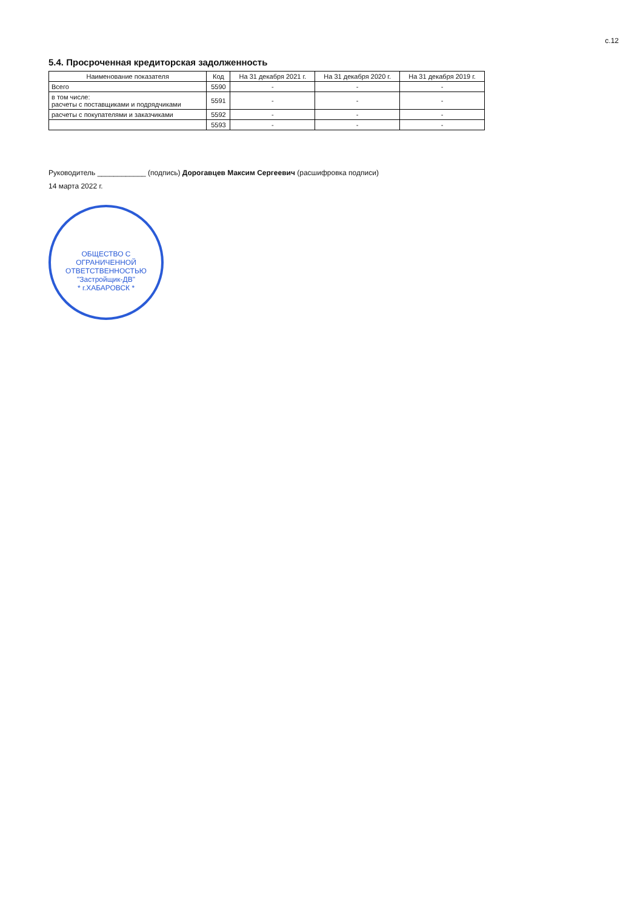с.12
5.4. Просроченная кредиторская задолженность
| Наименование показателя | Код | На 31 декабря 2021 г. | На 31 декабря 2020 г. | На 31 декабря 2019 г. |
| --- | --- | --- | --- | --- |
| Всего | 5590 | - | - | - |
| в том числе: расчеты с поставщиками и подрядчиками | 5591 | - | - | - |
| расчеты с покупателями и заказчиками | 5592 | - | - | - |
| | 5593 | - | - | - |
Руководитель ____________ (подпись) Дорогавцев Максим Сергеевич (расшифровка подписи)
14 марта 2022 г.
ОБЩЕСТВО С ОГРАНИЧЕННОЙ ОТВЕТСТВЕННОСТЬЮ
"Застройщик-ДВ"
* г.ХАБАРОВСК *